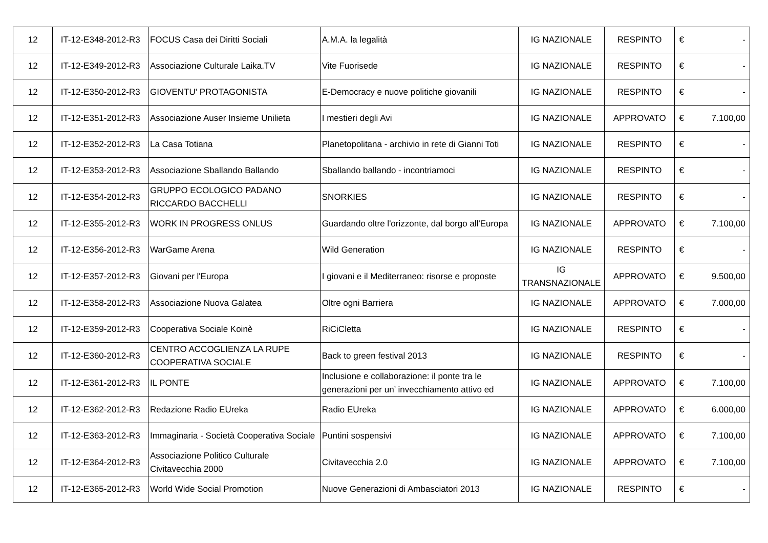| 12 | IT-12-E348-2012-R3 | FOCUS Casa dei Diritti Sociali | A.M.A. la legalità | IG NAZIONALE | RESPINTO | € | - |
| 12 | IT-12-E349-2012-R3 | Associazione Culturale Laika.TV | Vite Fuorisede | IG NAZIONALE | RESPINTO | € | - |
| 12 | IT-12-E350-2012-R3 | GIOVENTU' PROTAGONISTA | E-Democracy e nuove politiche giovanili | IG NAZIONALE | RESPINTO | € | - |
| 12 | IT-12-E351-2012-R3 | Associazione Auser Insieme Unilieta | I mestieri degli Avi | IG NAZIONALE | APPROVATO | € | 7.100,00 |
| 12 | IT-12-E352-2012-R3 | La Casa Totiana | Planetopolitana - archivio in rete di Gianni Toti | IG NAZIONALE | RESPINTO | € | - |
| 12 | IT-12-E353-2012-R3 | Associazione Sballando Ballando | Sballando ballando - incontriamoci | IG NAZIONALE | RESPINTO | € | - |
| 12 | IT-12-E354-2012-R3 | GRUPPO ECOLOGICO PADANO RICCARDO BACCHELLI | SNORKIES | IG NAZIONALE | RESPINTO | € | - |
| 12 | IT-12-E355-2012-R3 | WORK IN PROGRESS ONLUS | Guardando oltre l'orizzonte, dal borgo all'Europa | IG NAZIONALE | APPROVATO | € | 7.100,00 |
| 12 | IT-12-E356-2012-R3 | WarGame Arena | Wild Generation | IG NAZIONALE | RESPINTO | € | - |
| 12 | IT-12-E357-2012-R3 | Giovani per l'Europa | I giovani e il Mediterraneo: risorse e proposte | IG TRANSNAZIONALE | APPROVATO | € | 9.500,00 |
| 12 | IT-12-E358-2012-R3 | Associazione Nuova Galatea | Oltre ogni Barriera | IG NAZIONALE | APPROVATO | € | 7.000,00 |
| 12 | IT-12-E359-2012-R3 | Cooperativa Sociale Koinè | RiCiCletta | IG NAZIONALE | RESPINTO | € | - |
| 12 | IT-12-E360-2012-R3 | CENTRO ACCOGLIENZA LA RUPE COOPERATIVA SOCIALE | Back to green festival 2013 | IG NAZIONALE | RESPINTO | € | - |
| 12 | IT-12-E361-2012-R3 | IL PONTE | Inclusione e collaborazione: il ponte tra le generazioni per un’ invecchiamento attivo ed | IG NAZIONALE | APPROVATO | € | 7.100,00 |
| 12 | IT-12-E362-2012-R3 | Redazione Radio EUreka | Radio EUreka | IG NAZIONALE | APPROVATO | € | 6.000,00 |
| 12 | IT-12-E363-2012-R3 | Immaginaria - Società Cooperativa Sociale | Puntini sospensivi | IG NAZIONALE | APPROVATO | € | 7.100,00 |
| 12 | IT-12-E364-2012-R3 | Associazione Politico Culturale Civitavecchia 2000 | Civitavecchia 2.0 | IG NAZIONALE | APPROVATO | € | 7.100,00 |
| 12 | IT-12-E365-2012-R3 | World Wide Social Promotion | Nuove Generazioni di Ambasciatori 2013 | IG NAZIONALE | RESPINTO | € | - |